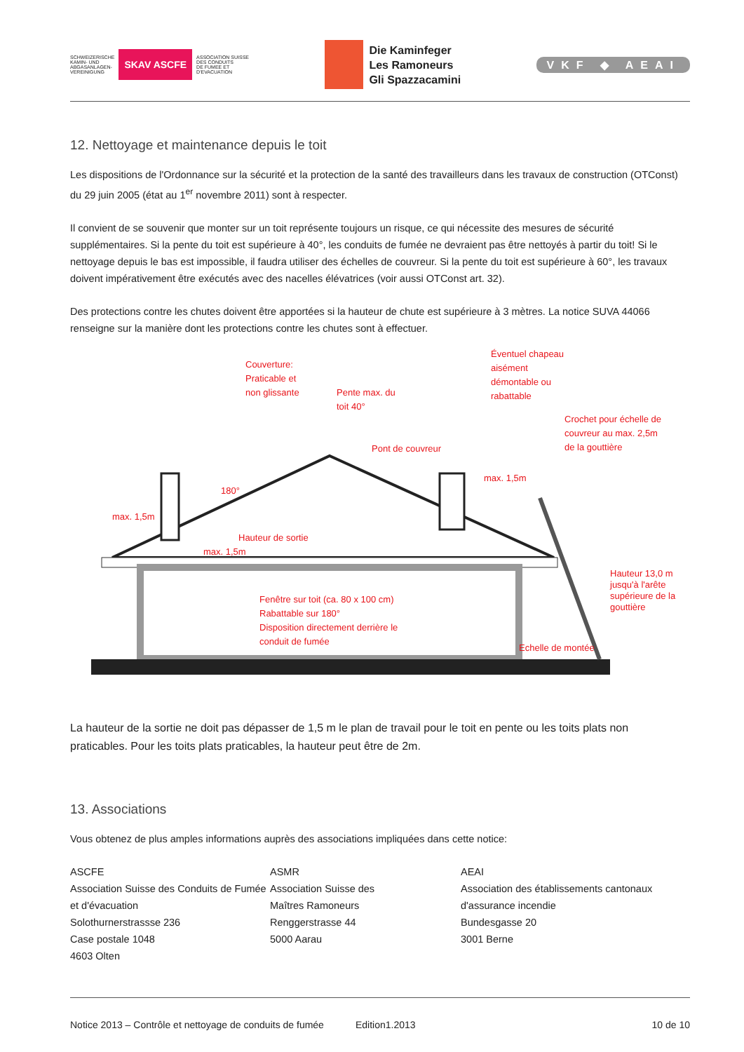SCHWEIZERISCHE
KAMIN- UND
ABGASANLAGEN-
VEREINIGUNG SKAV ASCFE ASSOCIATION SUISSE
DES CONDUITS
DE FUMEE ET
D'EVACUATION
Die Kaminfeger
Les Ramoneurs
Gli Spazzacamini
VKF ◆ AEAI
12. Nettoyage et maintenance depuis le toit
Les dispositions de l'Ordonnance sur la sécurité et la protection de la santé des travailleurs dans les travaux de construction (OTConst) du 29 juin 2005 (état au 1<sup>er</sup> novembre 2011) sont à respecter.
Il convient de se souvenir que monter sur un toit représente toujours un risque, ce qui nécessite des mesures de sécurité supplémentaires. Si la pente du toit est supérieure à 40°, les conduits de fumée ne devraient pas être nettoyés à partir du toit! Si le nettoyage depuis le bas est impossible, il faudra utiliser des échelles de couvreur. Si la pente du toit est supérieure à 60°, les travaux doivent impérativement être exécutés avec des nacelles élévatrices (voir aussi OTConst art. 32).
Des protections contre les chutes doivent être apportées si la hauteur de chute est supérieure à 3 mètres. La notice SUVA 44066 renseigne sur la manière dont les protections contre les chutes sont à effectuer.
Couverture:
Praticable et
non glissante
Pente max. du
toit 40°
Éventuel chapeau
aisément
démontable ou
rabattable
Crochet pour échelle de
couvreur au max. 2,5m
de la gouttière
Pont de couvreur
180°
max. 1,5m
Hauteur de sortie
max. 1,5m
max. 1,5m
Fenêtre sur toit (ca. 80 x 100 cm)
Rabattable sur 180°
Disposition directement derrière le
conduit de fumée
Echelle de montée
Hauteur 13,0 m jusqu'à l'arête supérieure de la gouttière
La hauteur de la sortie ne doit pas dépasser de 1,5 m le plan de travail pour le toit en pente ou les toits plats non praticables. Pour les toits plats praticables, la hauteur peut être de 2m.
13. Associations
Vous obtenez de plus amples informations auprès des associations impliquées dans cette notice:
ASCFE
Association Suisse des Conduits de Fumée et d'évacuation
Solothurnerstrassse 236
Case postale 1048
4603 Olten
ASMR
Association Suisse des
Maîtres Ramoneurs
Renggerstrasse 44
5000 Aarau
AEAI
Association des établissements cantonaux d'assurance incendie
Bundesgasse 20
3001 Berne
Notice 2013 – Contrôle et nettoyage de conduits de fumée Edition1.2013 10 de 10